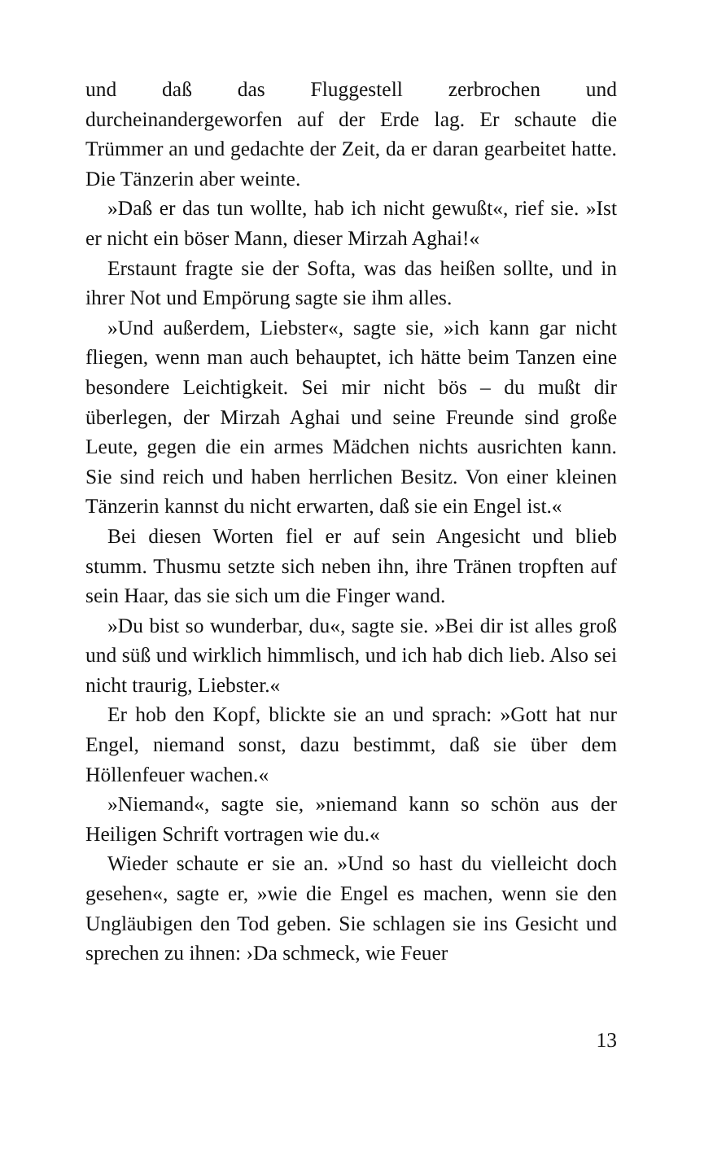und daß das Fluggestell zerbrochen und durcheinandergeworfen auf der Erde lag. Er schaute die Trümmer an und gedachte der Zeit, da er daran gearbeitet hatte. Die Tänzerin aber weinte.
»Daß er das tun wollte, hab ich nicht gewußt«, rief sie. »Ist er nicht ein böser Mann, dieser Mirzah Aghai!«
Erstaunt fragte sie der Softa, was das heißen sollte, und in ihrer Not und Empörung sagte sie ihm alles.
»Und außerdem, Liebster«, sagte sie, »ich kann gar nicht fliegen, wenn man auch behauptet, ich hätte beim Tanzen eine besondere Leichtigkeit. Sei mir nicht bös – du mußt dir überlegen, der Mirzah Aghai und seine Freunde sind große Leute, gegen die ein armes Mädchen nichts ausrichten kann. Sie sind reich und haben herrlichen Besitz. Von einer kleinen Tänzerin kannst du nicht erwarten, daß sie ein Engel ist.«
Bei diesen Worten fiel er auf sein Angesicht und blieb stumm. Thusmu setzte sich neben ihn, ihre Tränen tropften auf sein Haar, das sie sich um die Finger wand.
»Du bist so wunderbar, du«, sagte sie. »Bei dir ist alles groß und süß und wirklich himmlisch, und ich hab dich lieb. Also sei nicht traurig, Liebster.«
Er hob den Kopf, blickte sie an und sprach: »Gott hat nur Engel, niemand sonst, dazu bestimmt, daß sie über dem Höllenfeuer wachen.«
»Niemand«, sagte sie, »niemand kann so schön aus der Heiligen Schrift vortragen wie du.«
Wieder schaute er sie an. »Und so hast du vielleicht doch gesehen«, sagte er, »wie die Engel es machen, wenn sie den Ungläubigen den Tod geben. Sie schlagen sie ins Gesicht und sprechen zu ihnen: ›Da schmeck, wie Feuer
13